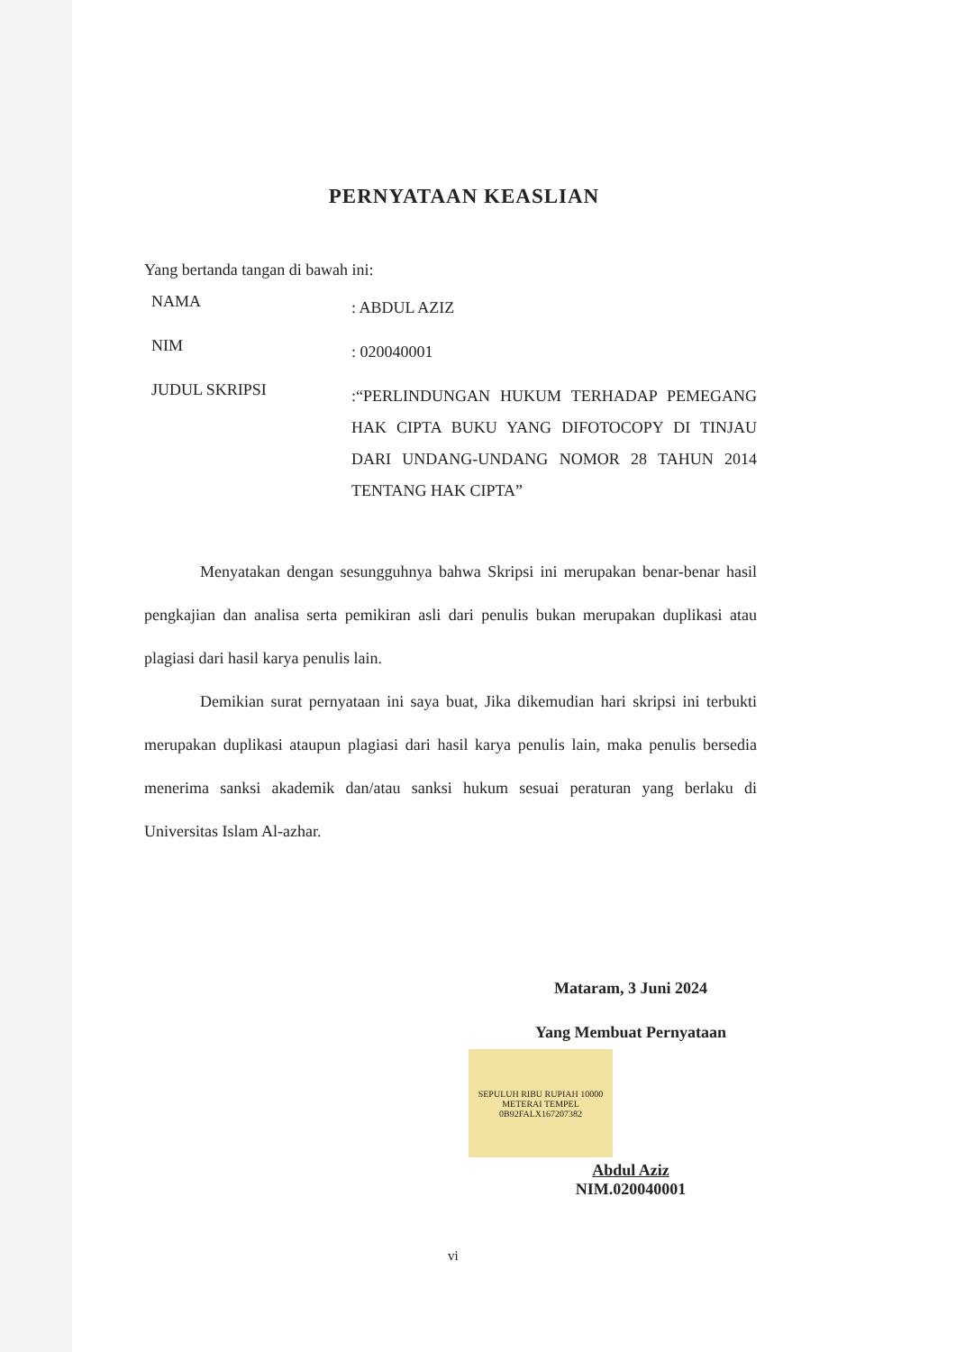PERNYATAAN KEASLIAN
Yang bertanda tangan di bawah ini:
NAMA
: ABDUL AZIZ
NIM
: 020040001
JUDUL SKRIPSI
:“PERLINDUNGAN HUKUM TERHADAP PEMEGANG HAK CIPTA BUKU YANG DIFOTOCOPY DI TINJAU DARI UNDANG-UNDANG NOMOR 28 TAHUN 2014 TENTANG HAK CIPTA”
Menyatakan dengan sesungguhnya bahwa Skripsi ini merupakan benar-benar hasil pengkajian dan analisa serta pemikiran asli dari penulis bukan merupakan duplikasi atau plagiasi dari hasil karya penulis lain.
Demikian surat pernyataan ini saya buat, Jika dikemudian hari skripsi ini terbukti merupakan duplikasi ataupun plagiasi dari hasil karya penulis lain, maka penulis bersedia menerima sanksi akademik dan/atau sanksi hukum sesuai peraturan yang berlaku di Universitas Islam Al-azhar.
Mataram, 3 Juni 2024
Yang Membuat Pernyataan
SEPULUH RIBU RUPIAH 10000
METERAI TEMPEL
0B92FALX167207382
Abdul Aziz
NIM.020040001
vi